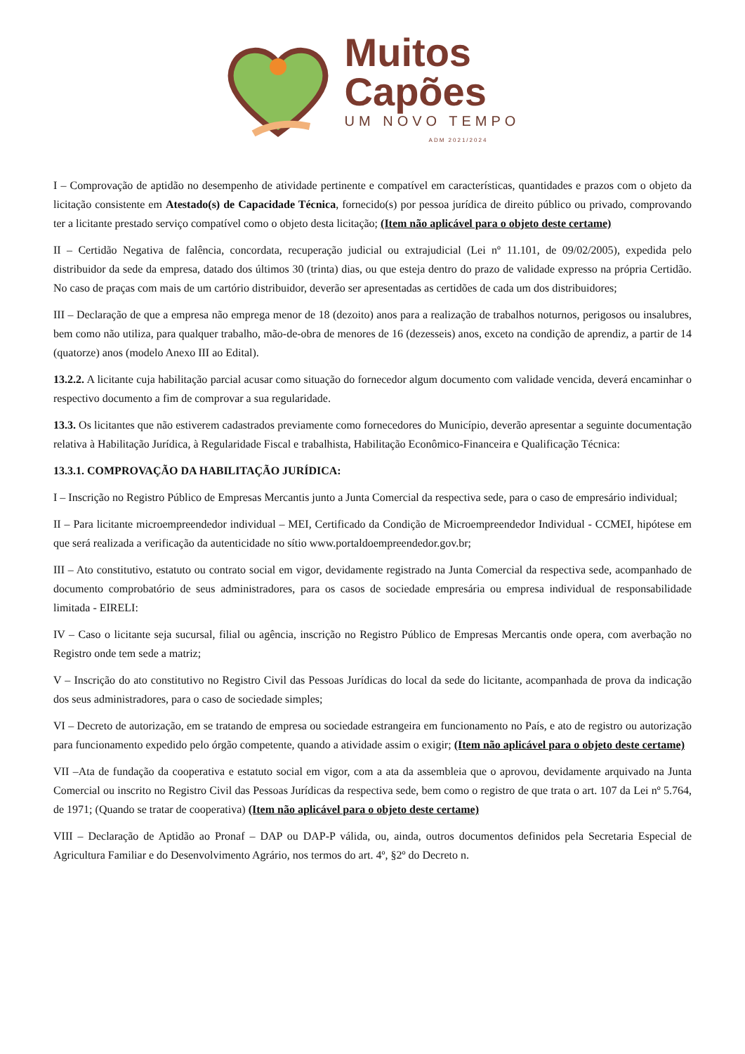Muitos
Capões
UM NOVO TEMPO
ADM 2021/2024
I – Comprovação de aptidão no desempenho de atividade pertinente e compatível em características, quantidades e prazos com o objeto da licitação consistente em Atestado(s) de Capacidade Técnica, fornecido(s) por pessoa jurídica de direito público ou privado, comprovando ter a licitante prestado serviço compatível como o objeto desta licitação; (Item não aplicável para o objeto deste certame)
II – Certidão Negativa de falência, concordata, recuperação judicial ou extrajudicial (Lei nº 11.101, de 09/02/2005), expedida pelo distribuidor da sede da empresa, datado dos últimos 30 (trinta) dias, ou que esteja dentro do prazo de validade expresso na própria Certidão. No caso de praças com mais de um cartório distribuidor, deverão ser apresentadas as certidões de cada um dos distribuidores;
III – Declaração de que a empresa não emprega menor de 18 (dezoito) anos para a realização de trabalhos noturnos, perigosos ou insalubres, bem como não utiliza, para qualquer trabalho, mão-de-obra de menores de 16 (dezesseis) anos, exceto na condição de aprendiz, a partir de 14 (quatorze) anos (modelo Anexo III ao Edital).
13.2.2. A licitante cuja habilitação parcial acusar como situação do fornecedor algum documento com validade vencida, deverá encaminhar o respectivo documento a fim de comprovar a sua regularidade.
13.3. Os licitantes que não estiverem cadastrados previamente como fornecedores do Município, deverão apresentar a seguinte documentação relativa à Habilitação Jurídica, à Regularidade Fiscal e trabalhista, Habilitação Econômico-Financeira e Qualificação Técnica:
13.3.1. COMPROVAÇÃO DA HABILITAÇÃO JURÍDICA:
I – Inscrição no Registro Público de Empresas Mercantis junto a Junta Comercial da respectiva sede, para o caso de empresário individual;
II – Para licitante microempreendedor individual – MEI, Certificado da Condição de Microempreendedor Individual - CCMEI, hipótese em que será realizada a verificação da autenticidade no sítio www.portaldoempreendedor.gov.br;
III – Ato constitutivo, estatuto ou contrato social em vigor, devidamente registrado na Junta Comercial da respectiva sede, acompanhado de documento comprobatório de seus administradores, para os casos de sociedade empresária ou empresa individual de responsabilidade limitada - EIRELI:
IV – Caso o licitante seja sucursal, filial ou agência, inscrição no Registro Público de Empresas Mercantis onde opera, com averbação no Registro onde tem sede a matriz;
V – Inscrição do ato constitutivo no Registro Civil das Pessoas Jurídicas do local da sede do licitante, acompanhada de prova da indicação dos seus administradores, para o caso de sociedade simples;
VI – Decreto de autorização, em se tratando de empresa ou sociedade estrangeira em funcionamento no País, e ato de registro ou autorização para funcionamento expedido pelo órgão competente, quando a atividade assim o exigir; (Item não aplicável para o objeto deste certame)
VII –Ata de fundação da cooperativa e estatuto social em vigor, com a ata da assembleia que o aprovou, devidamente arquivado na Junta Comercial ou inscrito no Registro Civil das Pessoas Jurídicas da respectiva sede, bem como o registro de que trata o art. 107 da Lei nº 5.764, de 1971; (Quando se tratar de cooperativa) (Item não aplicável para o objeto deste certame)
VIII – Declaração de Aptidão ao Pronaf – DAP ou DAP-P válida, ou, ainda, outros documentos definidos pela Secretaria Especial de Agricultura Familiar e do Desenvolvimento Agrário, nos termos do art. 4º, §2º do Decreto n.